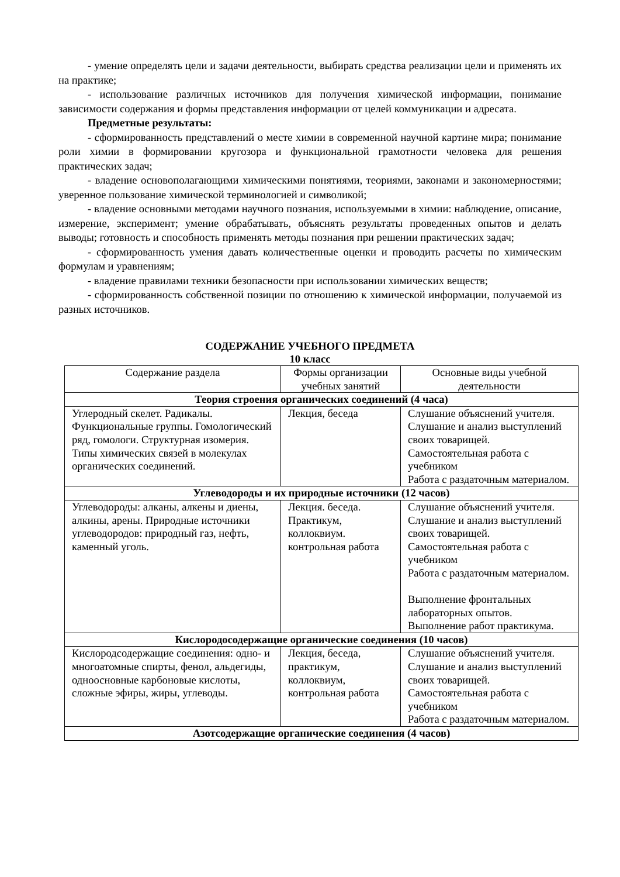- умение определять цели и задачи деятельности, выбирать средства реализации цели и применять их на практике;
- использование различных источников для получения химической информации, понимание зависимости содержания и формы представления информации от целей коммуникации и адресата.
Предметные результаты:
- сформированность представлений о месте химии в современной научной картине мира; понимание роли химии в формировании кругозора и функциональной грамотности человека для решения практических задач;
- владение основополагающими химическими понятиями, теориями, законами и закономерностями; уверенное пользование химической терминологией и символикой;
- владение основными методами научного познания, используемыми в химии: наблюдение, описание, измерение, эксперимент; умение обрабатывать, объяснять результаты проведенных опытов и делать выводы; готовность и способность применять методы познания при решении практических задач;
- сформированность умения давать количественные оценки и проводить расчеты по химическим формулам и уравнениям;
- владение правилами техники безопасности при использовании химических веществ;
- сформированность собственной позиции по отношению к химической информации, получаемой из разных источников.
СОДЕРЖАНИЕ УЧЕБНОГО ПРЕДМЕТА
10 класс
| Содержание раздела | Формы организации учебных занятий | Основные виды учебной деятельности |
| --- | --- | --- |
| Теория строения органических соединений (4 часа) | | |
| Углеродный скелет. Радикалы. Функциональные группы. Гомологический ряд, гомологи. Структурная изомерия. Типы химических связей в молекулах органических соединений. | Лекция, беседа | Слушание объяснений учителя. Слушание и анализ выступлений своих товарищей. Самостоятельная работа с учебником Работа с раздаточным материалом. |
| Углеводороды и их природные источники (12 часов) | | |
| Углеводороды: алканы, алкены и диены, алкины, арены. Природные источники углеводородов: природный газ, нефть, каменный уголь. | Лекция. беседа. Практикум, коллоквиум. контрольная работа | Слушание объяснений учителя. Слушание и анализ выступлений своих товарищей. Самостоятельная работа с учебником Работа с раздаточным материалом. Выполнение фронтальных лабораторных опытов. Выполнение работ практикума. |
| Кислородосодержащие органические соединения (10 часов) | | |
| Кислородсодержащие соединения: одно- и многоатомные спирты, фенол, альдегиды, одноосновные карбоновые кислоты, сложные эфиры, жиры, углеводы. | Лекция, беседа, практикум, коллоквиум, контрольная работа | Слушание объяснений учителя. Слушание и анализ выступлений своих товарищей. Самостоятельная работа с учебником Работа с раздаточным материалом. |
| Азотсодержащие органические соединения (4 часов) | | |